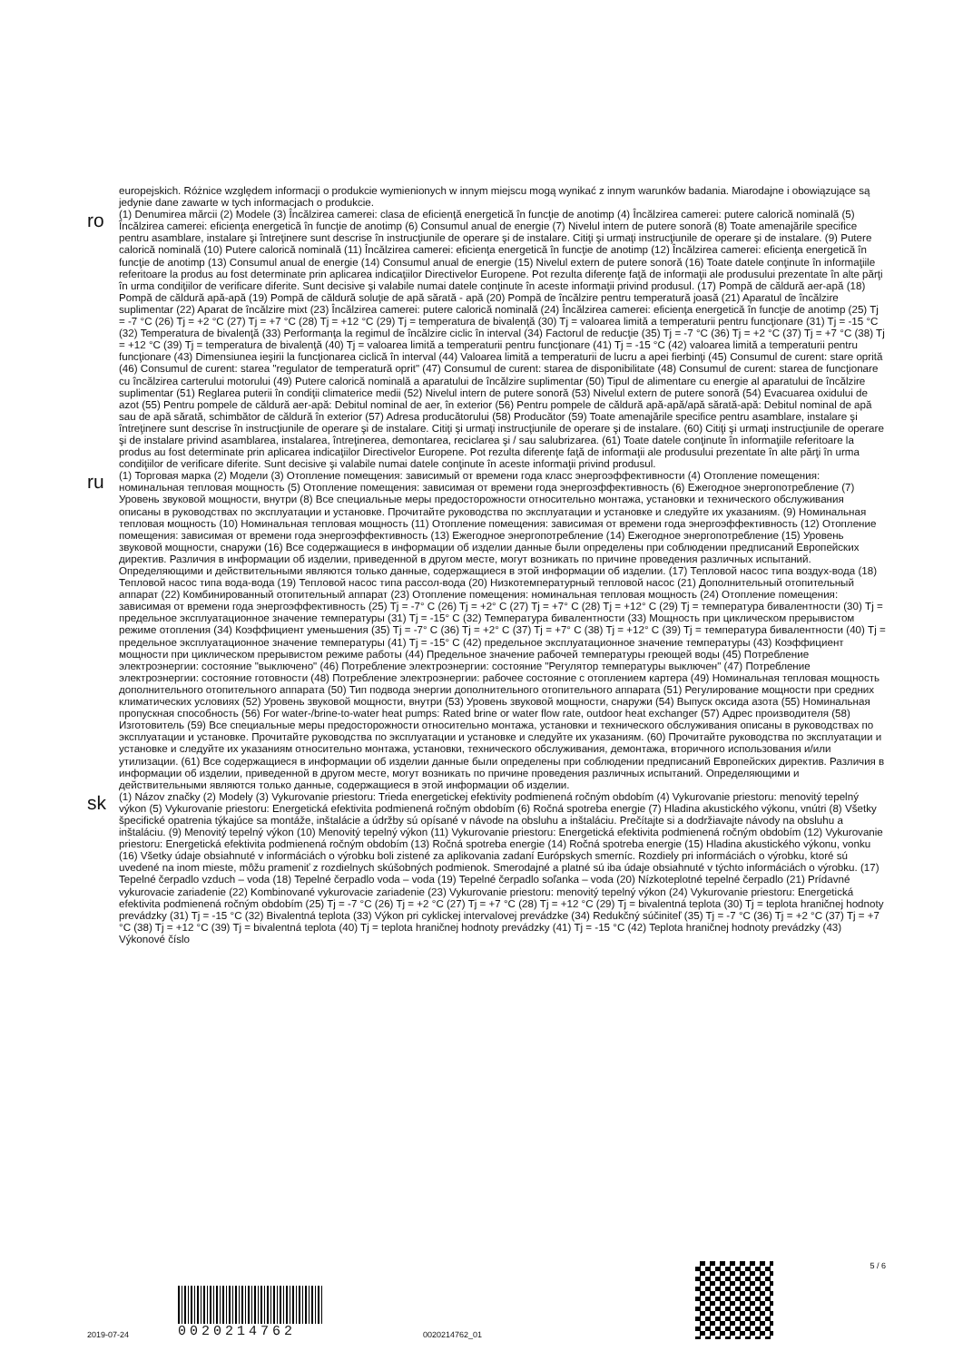europejskich. Różnice względem informacji o produkcie wymienionych w innym miejscu mogą wynikać z innym warunków badania. Miarodajne i obowiązujące są jedynie dane zawarte w tych informacjach o produkcie.
ro
(1) Denumirea mărcii (2) Modele (3) Încălzirea camerei: clasa de eficienţă energetică în funcţie de anotimp (4) Încălzirea camerei: putere calorică nominală (5) Încălzirea camerei: eficienţa energetică în funcţie de anotimp (6) Consumul anual de energie (7) Nivelul intern de putere sonoră (8) Toate amenajările specifice pentru asamblare, instalare şi întreţinere sunt descrise în instrucţiunile de operare şi de instalare. Citiţi şi urmaţi instrucţiunile de operare şi de instalare. (9) Putere calorică nominală (10) Putere calorică nominală (11) Încălzirea camerei: eficienţa energetică în funcţie de anotimp (12) Încălzirea camerei: eficienţa energetică în funcţie de anotimp (13) Consumul anual de energie (14) Consumul anual de energie (15) Nivelul extern de putere sonoră (16) Toate datele conţinute în informaţiile referitoare la produs au fost determinate prin aplicarea indicaţiilor Directivelor Europene. Pot rezulta diferenţe faţă de informaţii ale produsului prezentate în alte părţi în urma condiţiilor de verificare diferite. Sunt decisive şi valabile numai datele conţinute în aceste informaţii privind produsul. (17) Pompă de căldură aer-apă (18) Pompă de căldură apă-apă (19) Pompă de căldură soluţie de apă sărată - apă (20) Pompă de încălzire pentru temperatură joasă (21) Aparatul de încălzire suplimentar (22) Aparat de încălzire mixt (23) Încălzirea camerei: putere calorică nominală (24) Încălzirea camerei: eficienţa energetică în funcţie de anotimp (25) Tj = -7 °C (26) Tj = +2 °C (27) Tj = +7 °C (28) Tj = +12 °C (29) Tj = temperatura de bivalenţă (30) Tj = valoarea limită a temperaturii pentru funcţionare (31) Tj = -15 °C (32) Temperatura de bivalenţă (33) Performanţa la regimul de încălzire ciclic în interval (34) Factorul de reducţie (35) Tj = -7 °C (36) Tj = +2 °C (37) Tj = +7 °C (38) Tj = +12 °C (39) Tj = temperatura de bivalenţă (40) Tj = valoarea limită a temperaturii pentru funcţionare (41) Tj = -15 °C (42) valoarea limită a temperaturii pentru funcţionare (43) Dimensiunea ieşirii la funcţionarea ciclică în interval (44) Valoarea limită a temperaturii de lucru a apei fierbinţi (45) Consumul de curent: stare oprită (46) Consumul de curent: starea "regulator de temperatură oprit" (47) Consumul de curent: starea de disponibilitate (48) Consumul de curent: starea de funcţionare cu încălzirea carterului motorului (49) Putere calorică nominală a aparatului de încălzire suplimentar (50) Tipul de alimentare cu energie al aparatului de încălzire suplimentar (51) Reglarea puterii în condiţii climaterice medii (52) Nivelul intern de putere sonoră (53) Nivelul extern de putere sonoră (54) Evacuarea oxidului de azot (55) Pentru pompele de căldură aer-apă: Debitul nominal de aer, în exterior (56) Pentru pompele de căldură apă-apă/apă sărată-apă: Debitul nominal de apă sau de apă sărată, schimbător de căldură în exterior (57) Adresa producătorului (58) Producător (59) Toate amenajările specifice pentru asamblare, instalare şi întreţinere sunt descrise în instrucţiunile de operare şi de instalare. Citiţi şi urmaţi instrucţiunile de operare şi de instalare. (60) Citiţi şi urmaţi instrucţiunile de operare şi de instalare privind asamblarea, instalarea, întreţinerea, demontarea, reciclarea şi / sau salubrizarea. (61) Toate datele conţinute în informaţiile referitoare la produs au fost determinate prin aplicarea indicaţiilor Directivelor Europene. Pot rezulta diferenţe faţă de informaţii ale produsului prezentate în alte părţi în urma condiţiilor de verificare diferite. Sunt decisive şi valabile numai datele conţinute în aceste informaţii privind produsul.
ru
(1) Торговая марка (2) Модели (3) Отопление помещения: зависимый от времени года класс энергоэффективности (4) Отопление помещения: номинальная тепловая мощность (5) Отопление помещения: зависимая от времени года энергоэффективность (6) Ежегодное энергопотребление (7) Уровень звуковой мощности, внутри (8) Все специальные меры предосторожности относительно монтажа, установки и технического обслуживания описаны в руководствах по эксплуатации и установке. Прочитайте руководства по эксплуатации и установке и следуйте их указаниям. (9) Номинальная тепловая мощность (10) Номинальная тепловая мощность (11) Отопление помещения: зависимая от времени года энергоэффективность (12) Отопление помещения: зависимая от времени года энергоэффективность (13) Ежегодное энергопотребление (14) Ежегодное энергопотребление (15) Уровень звуковой мощности, снаружи (16) Все содержащиеся в информации об изделии данные были определены при соблюдении предписаний Европейских директив. Различия в информации об изделии, приведенной в другом месте, могут возникать по причине проведения различных испытаний. Определяющими и действительными являются только данные, содержащиеся в этой информации об изделии. (17) Тепловой насос типа воздух-вода (18) Тепловой насос типа вода-вода (19) Тепловой насос типа рассол-вода (20) Низкотемпературный тепловой насос (21) Дополнительный отопительный аппарат (22) Комбинированный отопительный аппарат (23) Отопление помещения: номинальная тепловая мощность (24) Отопление помещения: зависимая от времени года энергоэффективность (25) Tj = -7° C (26) Tj = +2° C (27) Tj = +7° C (28) Tj = +12° C (29) Tj = температура бивалентности (30) Tj = предельное эксплуатационное значение температуры (31) Tj = -15° C (32) Температура бивалентности (33) Мощность при циклическом прерывистом режиме отопления (34) Коэффициент уменьшения (35) Tj = -7° C (36) Tj = +2° C (37) Tj = +7° C (38) Tj = +12° C (39) Tj = температура бивалентности (40) Tj = предельное эксплуатационное значение температуры (41) Tj = -15° C (42) предельное эксплуатационное значение температуры (43) Коэффициент мощности при циклическом прерывистом режиме работы (44) Предельное значение рабочей температуры греющей воды (45) Потребление электроэнергии: состояние "выключено" (46) Потребление электроэнергии: состояние "Регулятор температуры выключен" (47) Потребление электроэнергии: состояние готовности (48) Потребление электроэнергии: рабочее состояние с отоплением картера (49) Номинальная тепловая мощность дополнительного отопительного аппарата (50) Тип подвода энергии дополнительного отопительного аппарата (51) Регулирование мощности при средних климатических условиях (52) Уровень звуковой мощности, внутри (53) Уровень звуковой мощности, снаружи (54) Выпуск оксида азота (55) Номинальная пропускная способность (56) For water-/brine-to-water heat pumps: Rated brine or water flow rate, outdoor heat exchanger (57) Адрес производителя (58) Изготовитель (59) Все специальные меры предосторожности относительно монтажа, установки и технического обслуживания описаны в руководствах по эксплуатации и установке. Прочитайте руководства по эксплуатации и установке и следуйте их указаниям. (60) Прочитайте руководства по эксплуатации и установке и следуйте их указаниям относительно монтажа, установки, технического обслуживания, демонтажа, вторичного использования и/или утилизации. (61) Все содержащиеся в информации об изделии данные были определены при соблюдении предписаний Европейских директив. Различия в информации об изделии, приведенной в другом месте, могут возникать по причине проведения различных испытаний. Определяющими и действительными являются только данные, содержащиеся в этой информации об изделии.
sk
(1) Názov značky (2) Modely (3) Vykurovanie priestoru: Trieda energetickej efektivity podmienená ročným obdobím (4) Vykurovanie priestoru: menovitý tepelný výkon (5) Vykurovanie priestoru: Energetická efektivita podmienená ročným obdobím (6) Ročná spotreba energie (7) Hladina akustického výkonu, vnútri (8) Všetky špecifické opatrenia týkajúce sa montáže, inštalácie a údržby sú opísané v návode na obsluhu a inštaláciu. Prečítajte si a dodržiavajte návody na obsluhu a inštaláciu. (9) Menovitý tepelný výkon (10) Menovitý tepelný výkon (11) Vykurovanie priestoru: Energetická efektivita podmienená ročným obdobím (12) Vykurovanie priestoru: Energetická efektivita podmienená ročným obdobím (13) Ročná spotreba energie (14) Ročná spotreba energie (15) Hladina akustického výkonu, vonku (16) Všetky údaje obsiahnuté v informáciách o výrobku boli zistené za aplikovania zadaní Európskych smerníc. Rozdiely pri informáciách o výrobku, ktoré sú uvedené na inom mieste, môžu prameniť z rozdielnych skúšobných podmienok. Smerodajné a platné sú iba údaje obsiahnuté v týchto informáciách o výrobku. (17) Tepelné čerpadlo vzduch – voda (18) Tepelné čerpadlo voda – voda (19) Tepelné čerpadlo soľanka – voda (20) Nízkoteplotné tepelné čerpadlo (21) Prídavné vykurovacie zariadenie (22) Kombinované vykurovacie zariadenie (23) Vykurovanie priestoru: menovitý tepelný výkon (24) Vykurovanie priestoru: Energetická efektivita podmienená ročným obdobím (25) Tj = -7 °C (26) Tj = +2 °C (27) Tj = +7 °C (28) Tj = +12 °C (29) Tj = bivalentná teplota (30) Tj = teplota hraničnej hodnoty prevádzky (31) Tj = -15 °C (32) Bivalentná teplota (33) Výkon pri cyklickej intervalovej prevádzke (34) Redukčný súčiniteľ (35) Tj = -7 °C (36) Tj = +2 °C (37) Tj = +7 °C (38) Tj = +12 °C (39) Tj = bivalentná teplota (40) Tj = teplota hraničnej hodnoty prevádzky (41) Tj = -15 °C (42) Teplota hraničnej hodnoty prevádzky (43) Výkonové číslo
2019-07-24
0020214762
0020214762_01
5 / 6